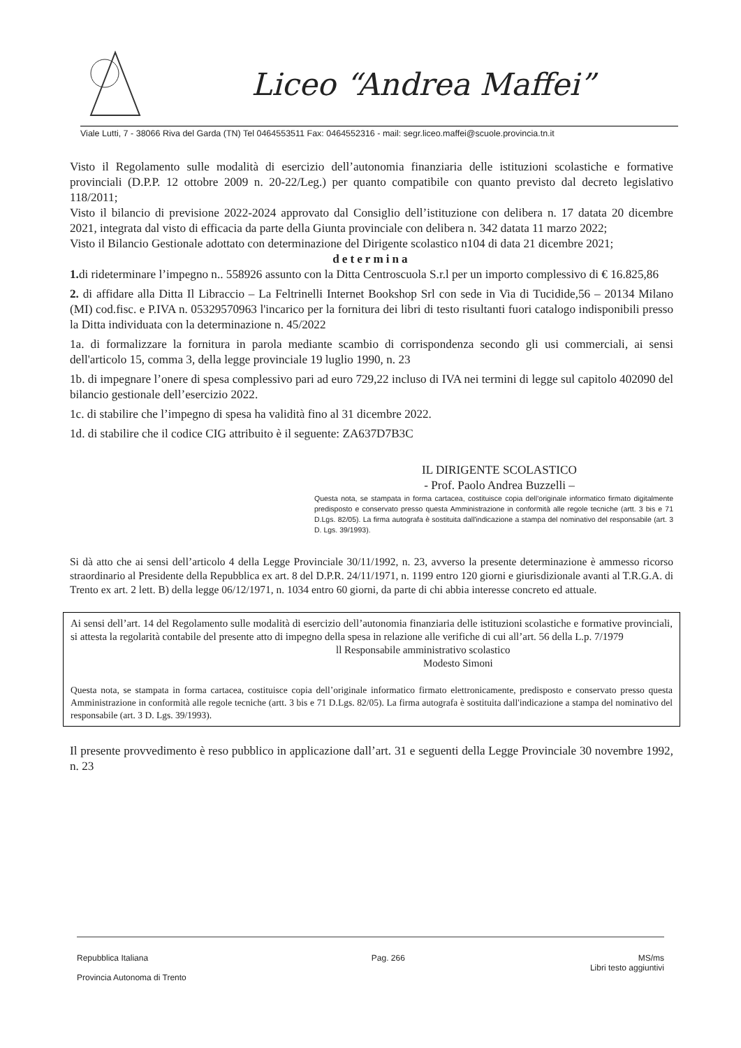Liceo “Andrea Maffei”
Viale Lutti, 7 - 38066 Riva del Garda (TN) Tel 0464553511 Fax: 0464552316 - mail: segr.liceo.maffei@scuole.provincia.tn.it
Visto il Regolamento sulle modalità di esercizio dell’autonomia finanziaria delle istituzioni scolastiche e formative provinciali (D.P.P. 12 ottobre 2009 n. 20-22/Leg.) per quanto compatibile con quanto previsto dal decreto legislativo 118/2011;
Visto il bilancio di previsione 2022-2024 approvato dal Consiglio dell’istituzione con delibera n. 17 datata 20 dicembre 2021, integrata dal visto di efficacia da parte della Giunta provinciale con delibera n. 342 datata 11 marzo 2022;
Visto il Bilancio Gestionale adottato con determinazione del Dirigente scolastico n104 di data 21 dicembre 2021;
determina
1. di rideterminare l’impegno n.. 558926 assunto con la Ditta Centroscuola S.r.l per un importo complessivo di € 16.825,86
2. di affidare alla Ditta Il Libraccio – La Feltrinelli Internet Bookshop Srl con sede in Via di Tucidide,56 – 20134 Milano (MI) cod.fisc. e P.IVA n. 05329570963 l'incarico per la fornitura dei libri di testo risultanti fuori catalogo indisponibili presso la Ditta individuata con la determinazione n. 45/2022
1a. di formalizzare la fornitura in parola mediante scambio di corrispondenza secondo gli usi commerciali, ai sensi dell'articolo 15, comma 3, della legge provinciale 19 luglio 1990, n. 23
1b. di impegnare l’onere di spesa complessivo pari ad euro 729,22 incluso di IVA nei termini di legge sul capitolo 402090 del bilancio gestionale dell’esercizio 2022.
1c. di stabilire che l’impegno di spesa ha validità fino al 31 dicembre 2022.
1d. di stabilire che il codice CIG attribuito è il seguente: ZA637D7B3C
IL DIRIGENTE SCOLASTICO
- Prof. Paolo Andrea Buzzelli –
Questa nota, se stampata in forma cartacea, costituisce copia dell’originale informatico firmato digitalmente predisposto e conservato presso questa Amministrazione in conformità alle regole tecniche (artt. 3 bis e 71 D.Lgs. 82/05). La firma autografa è sostituita dall'indicazione a stampa del nominativo del responsabile (art. 3 D. Lgs. 39/1993).
Si dà atto che ai sensi dell’articolo 4 della Legge Provinciale 30/11/1992, n. 23, avverso la presente determinazione è ammesso ricorso straordinario al Presidente della Repubblica ex art. 8 del D.P.R. 24/11/1971, n. 1199 entro 120 giorni e giurisdizionale avanti al T.R.G.A. di Trento ex art. 2 lett. B) della legge 06/12/1971, n. 1034 entro 60 giorni, da parte di chi abbia interesse concreto ed attuale.
Ai sensi dell’art. 14 del Regolamento sulle modalità di esercizio dell’autonomia finanziaria delle istituzioni scolastiche e formative provinciali, si attesta la regolarità contabile del presente atto di impegno della spesa in relazione alle verifiche di cui all’art. 56 della L.p. 7/1979
ll Responsabile amministrativo scolastico
Modesto Simoni
Questa nota, se stampata in forma cartacea, costituisce copia dell’originale informatico firmato elettronicamente, predisposto e conservato presso questa Amministrazione in conformità alle regole tecniche (artt. 3 bis e 71 D.Lgs. 82/05). La firma autografa è sostituita dall'indicazione a stampa del nominativo del responsabile (art. 3 D. Lgs. 39/1993).
Il presente provvedimento è reso pubblico in applicazione dall’art. 31 e seguenti della Legge Provinciale 30 novembre 1992, n. 23
Repubblica Italiana
Provincia Autonoma di Trento
Pag. 266 MS/ms
Libri testo aggiuntivi